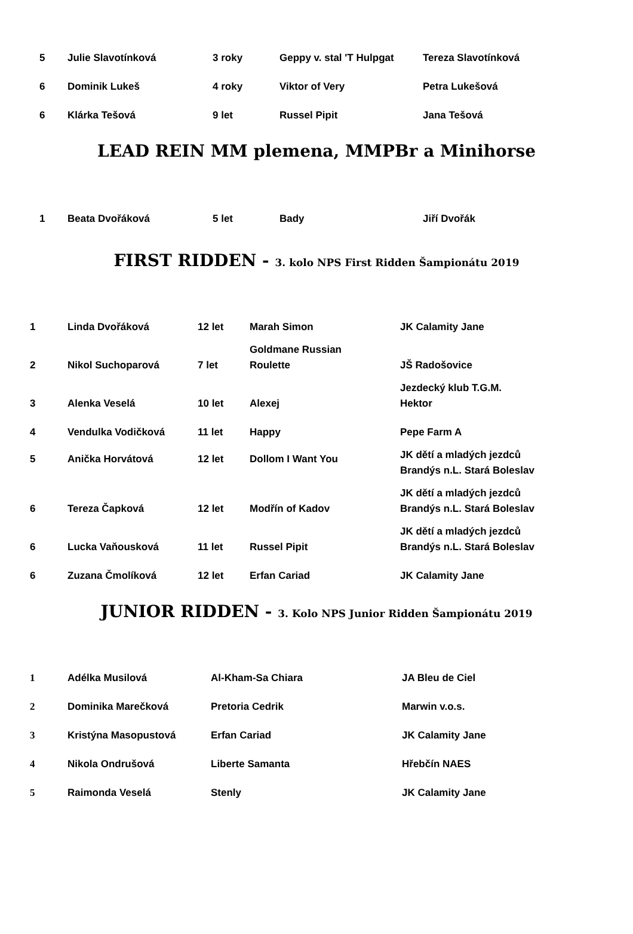| 5 | Julie Slavotínková | 3 roky | Geppy v. stal 'T Hulpgat | Tereza Slavotínková |
| 6 | Dominik Lukeš | 4 roky | Viktor of Very | Petra Lukešová |
| 6 | Klárka Tešová | 9 let | Russel Pipit | Jana Tešová |
LEAD REIN MM plemena, MMPBr a Minihorse
| 1 | Beata Dvořáková | 5 let | Bady | Jiří Dvořák |
FIRST RIDDEN - 3. kolo NPS First Ridden Šampionátu 2019
| 1 | Linda Dvořáková | 12 let | Marah Simon | JK Calamity Jane |
| 2 | Nikol Suchoparová | 7 let | Goldmane Russian Roulette | JŠ Radošovice |
| 3 | Alenka Veselá | 10 let | Alexej | Jezdecký klub T.G.M. Hektor |
| 4 | Vendulka Vodičková | 11 let | Happy | Pepe Farm A |
| 5 | Anička Horvátová | 12 let | Dollom I Want You | JK dětí a mladých jezdců Brandýs n.L. Stará Boleslav |
| 6 | Tereza Čapková | 12 let | Modřín of Kadov | JK dětí a mladých jezdců Brandýs n.L. Stará Boleslav |
| 6 | Lucka Vaňousková | 11 let | Russel Pipit | JK dětí a mladých jezdců Brandýs n.L. Stará Boleslav |
| 6 | Zuzana Čmolíková | 12 let | Erfan Cariad | JK Calamity Jane |
JUNIOR RIDDEN - 3. Kolo NPS Junior Ridden Šampionátu 2019
| 1 | Adélka Musilová | Al-Kham-Sa Chiara | JA Bleu de Ciel |
| 2 | Dominika Marečková | Pretoria Cedrik | Marwin v.o.s. |
| 3 | Kristýna Masopustová | Erfan Cariad | JK Calamity Jane |
| 4 | Nikola Ondrušová | Liberte Samanta | Hřebčín NAES |
| 5 | Raimonda Veselá | Stenly | JK Calamity Jane |